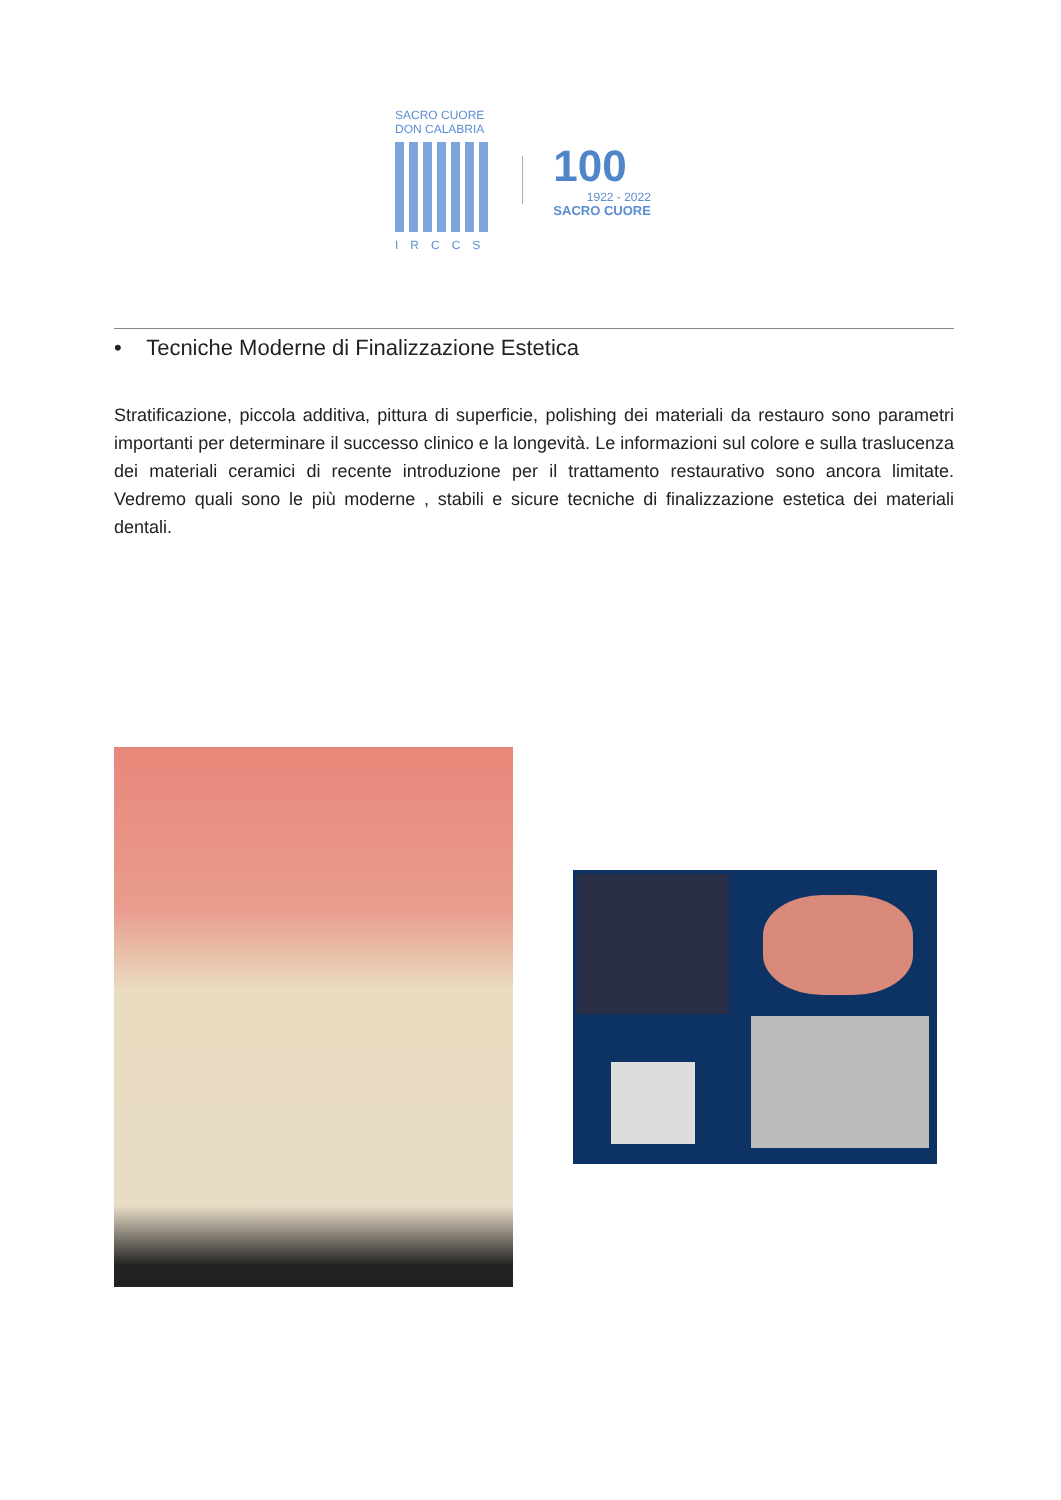SACRO CUORE
DON CALABRIA
IRCCS
100
1922 - 2022
SACRO CUORE
• Tecniche Moderne di Finalizzazione Estetica
Stratificazione, piccola additiva, pittura di superficie, polishing dei materiali da restauro sono parametri importanti per determinare il successo clinico e la longevità. Le informazioni sul colore e sulla traslucenza dei materiali ceramici di recente introduzione per il trattamento restaurativo sono ancora limitate. Vedremo quali sono le più moderne , stabili e sicure tecniche di finalizzazione estetica dei materiali dentali.